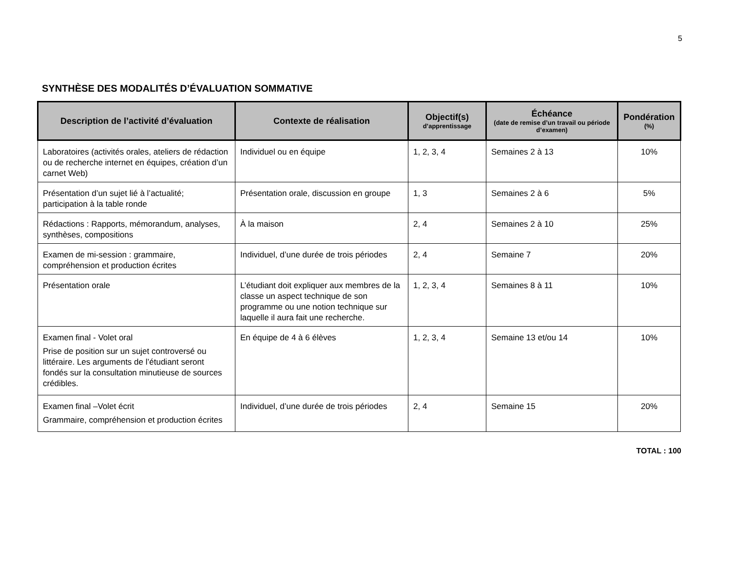5
SYNTHÈSE DES MODALITÉS D’ÉVALUATION SOMMATIVE
| Description de l’activité d’évaluation | Contexte de réalisation | Objectif(s) d’apprentissage | Échéance (date de remise d’un travail ou période d’examen) | Pondération (%) |
| --- | --- | --- | --- | --- |
| Laboratoires (activités orales, ateliers de rédaction ou de recherche internet en équipes, création d’un carnet Web) | Individuel ou en équipe | 1, 2, 3, 4 | Semaines 2 à 13 | 10% |
| Présentation d’un sujet lié à l’actualité; participation à la table ronde | Présentation orale, discussion en groupe | 1, 3 | Semaines 2 à 6 | 5% |
| Rédactions : Rapports, mémorandum, analyses, synthèses, compositions | À la maison | 2, 4 | Semaines 2 à 10 | 25% |
| Examen de mi-session : grammaire, compréhension et production écrites | Individuel, d’une durée de trois périodes | 2, 4 | Semaine 7 | 20% |
| Présentation orale | L’étudiant doit expliquer aux membres de la classe un aspect technique de son programme ou une notion technique sur laquelle il aura fait une recherche. | 1, 2, 3, 4 | Semaines 8 à 11 | 10% |
| Examen final - Volet oral Prise de position sur un sujet controversé ou littéraire. Les arguments de l’étudiant seront fondés sur la consultation minutieuse de sources crédibles. | En équipe de 4 à 6 élèves | 1, 2, 3, 4 | Semaine 13 et/ou 14 | 10% |
| Examen final –Volet écrit Grammaire, compréhension et production écrites | Individuel, d’une durée de trois périodes | 2, 4 | Semaine 15 | 20% |
TOTAL : 100